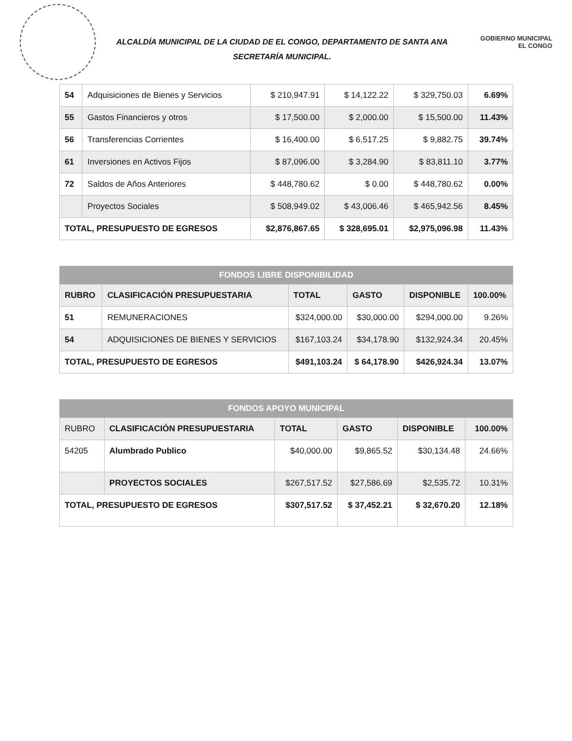ALCALDÍA MUNICIPAL DE LA CIUDAD DE EL CONGO, DEPARTAMENTO DE SANTA ANA
SECRETARÍA MUNICIPAL.
GOBIERNO MUNICIPAL
EL CONGO
| 54 | Adquisiciones de Bienes y Servicios | $ 210,947.91 | $ 14,122.22 | $ 329,750.03 | 6.69% |
| 55 | Gastos Financieros y otros | $ 17,500.00 | $ 2,000.00 | $ 15,500.00 | 11.43% |
| 56 | Transferencias Corrientes | $ 16,400.00 | $ 6,517.25 | $ 9,882.75 | 39.74% |
| 61 | Inversiones en Activos Fijos | $ 87,096.00 | $ 3,284.90 | $ 83,811.10 | 3.77% |
| 72 | Saldos de Años Anteriores | $ 448,780.62 | $ 0.00 | $ 448,780.62 | 0.00% |
| | Proyectos Sociales | $ 508,949.02 | $ 43,006.46 | $ 465,942.56 | 8.45% |
| TOTAL, PRESUPUESTO DE EGRESOS | | $2,876,867.65 | $ 328,695.01 | $2,975,096.98 | 11.43% |
| FONDOS LIBRE DISPONIBILIDAD | | | | | |
| --- | --- | --- | --- | --- | --- |
| RUBRO | CLASIFICACIÓN PRESUPUESTARIA | TOTAL | GASTO | DISPONIBLE | 100.00% |
| 51 | REMUNERACIONES | $324,000.00 | $30,000.00 | $294,000.00 | 9.26% |
| 54 | ADQUISICIONES DE BIENES Y SERVICIOS | $167,103.24 | $34,178.90 | $132,924.34 | 20.45% |
| TOTAL, PRESUPUESTO DE EGRESOS | | $491,103.24 | $ 64,178.90 | $426,924.34 | 13.07% |
| FONDOS APOYO MUNICIPAL | | | | | |
| --- | --- | --- | --- | --- | --- |
| RUBRO | CLASIFICACIÓN PRESUPUESTARIA | TOTAL | GASTO | DISPONIBLE | 100.00% |
| 54205 | Alumbrado Publico | $40,000.00 | $9,865.52 | $30,134.48 | 24.66% |
| | PROYECTOS SOCIALES | $267,517.52 | $27,586.69 | $2,535.72 | 10.31% |
| TOTAL, PRESUPUESTO DE EGRESOS | | $307,517.52 | $ 37,452.21 | $ 32,670.20 | 12.18% |